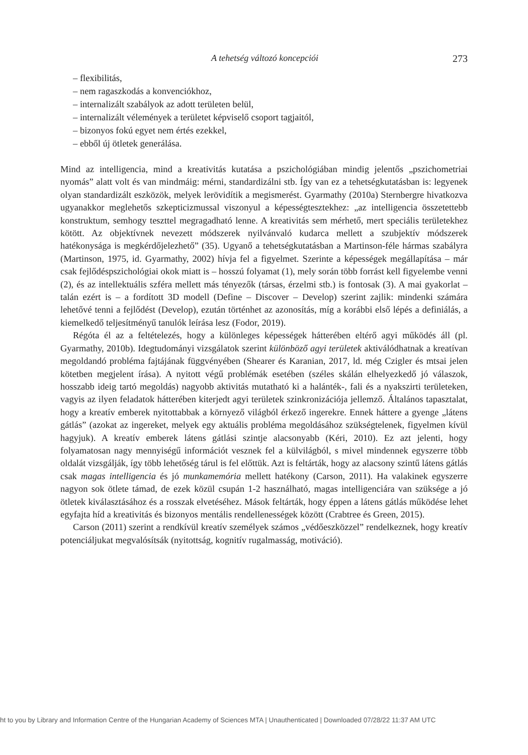A tehetség változó koncepciói 273
– flexibilitás,
– nem ragaszkodás a konvenciókhoz,
– internalizált szabályok az adott területen belül,
– internalizált vélemények a területet képviselő csoport tagjaitól,
– bizonyos fokú egyet nem értés ezekkel,
– ebből új ötletek generálása.
Mind az intelligencia, mind a kreativitás kutatása a pszichológiában mindig jelentős „pszichometriai nyomás” alatt volt és van mindmáig: mérni, standardizálni stb. Így van ez a tehetségkutatásban is: legyenek olyan standardizált eszközök, melyek lerövidítik a megismerést. Gyarmathy (2010a) Sternbergre hivatkozva ugyanakkor meglehetős szkepticizmussal viszonyul a képességtesztekhez: „az intelligencia összetettebb konstruktum, semhogy teszttel megragadható lenne. A kreativitás sem mérhető, mert speciális területekhez kötött. Az objektívnek nevezett módszerek nyilvánvaló kudarca mellett a szubjektív módszerek hatékonysága is megkérdőjelezhető” (35). Ugyanő a tehetségkutatásban a Martinson-féle hármas szabályra (Martinson, 1975, id. Gyarmathy, 2002) hívja fel a figyelmet. Szerinte a képességek megállapítása – már csak fejlődéspszichológiai okok miatt is – hosszú folyamat (1), mely során több forrást kell figyelembe venni (2), és az intellektuális szféra mellett más tényezők (társas, érzelmi stb.) is fontosak (3). A mai gyakorlat – talán ezért is – a fordított 3D modell (Define – Discover – Develop) szerint zajlik: mindenki számára lehetővé tenni a fejlődést (Develop), ezután történhet az azonosítás, míg a korábbi első lépés a definiálás, a kiemelkedő teljesítményű tanulók leírása lesz (Fodor, 2019).
Régóta él az a feltételezés, hogy a különleges képességek hátterében eltérő agyi működés áll (pl. Gyarmathy, 2010b). Idegtudományi vizsgálatok szerint különböző agyi területek aktiválódhatnak a kreatívan megoldandó probléma fajtájának függvényében (Shearer és Karanian, 2017, ld. még Czigler és mtsai jelen kötetben megjelent írása). A nyitott végű problémák esetében (széles skálán elhelyezkedő jó válaszok, hosszabb ideig tartó megoldás) nagyobb aktivitás mutatható ki a halánték-, fali és a nyakszirti területeken, vagyis az ilyen feladatok hátterében kiterjedt agyi területek szinkronizációja jellemző. Általános tapasztalat, hogy a kreatív emberek nyitottabbak a környező világból érkező ingerekre. Ennek háttere a gyenge „látens gátlás” (azokat az ingereket, melyek egy aktuális probléma megoldásához szükségtelenek, figyelmen kívül hagyjuk). A kreatív emberek látens gátlási szintje alacsonyabb (Kéri, 2010). Ez azt jelenti, hogy folyamatosan nagy mennyiségű információt vesznek fel a külvilágból, s mivel mindennek egyszerre több oldalát vizsgálják, így több lehetőség tárul is fel előttük. Azt is feltárták, hogy az alacsony szintű látens gátlás csak magas intelligencia és jó munkamemória mellett hatékony (Carson, 2011). Ha valakinek egyszerre nagyon sok ötlete támad, de ezek közül csupán 1-2 használható, magas intelligenciára van szüksége a jó ötletek kiválasztásához és a rosszak elvetéséhez. Mások feltárták, hogy éppen a látens gátlás működése lehet egyfajta híd a kreativitás és bizonyos mentális rendellenességek között (Crabtree és Green, 2015).
Carson (2011) szerint a rendkívül kreatív személyek számos „védőeszközzel” rendelkeznek, hogy kreatív potenciáljukat megvalósítsák (nyitottság, kognitív rugalmasság, motiváció).
ht to you by Library and Information Centre of the Hungarian Academy of Sciences MTA | Unauthenticated | Downloaded 07/28/22 11:37 AM UTC